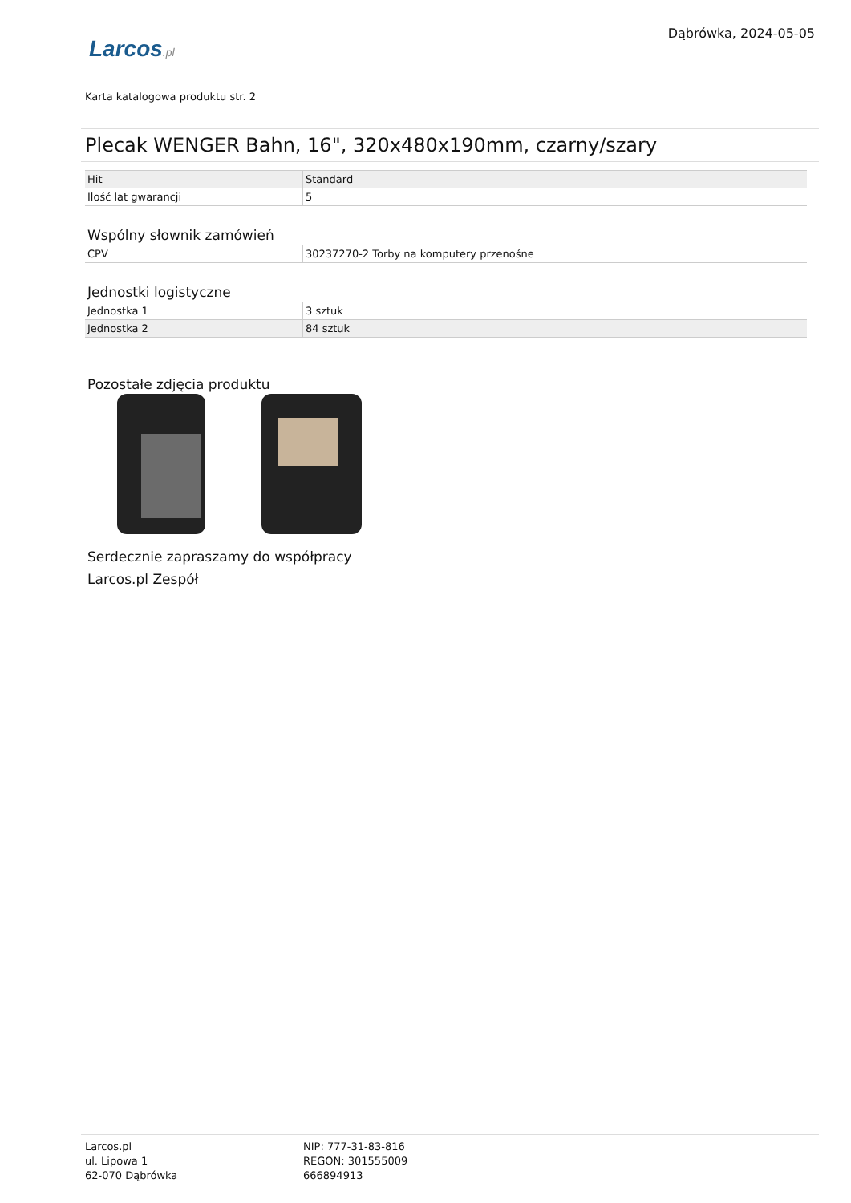Dąbrówka, 2024-05-05
Larcos.pl
Karta katalogowa produktu str. 2
Plecak WENGER Bahn, 16", 320x480x190mm, czarny/szary
| Hit | Standard |
| Ilość lat gwarancji | 5 |
Wspólny słownik zamówień
| CPV | 30237270-2 Torby na komputery przenośne |
Jednostki logistyczne
| Jednostka 1 | 3 sztuk |
| Jednostka 2 | 84 sztuk |
Pozostałe zdjęcia produktu
Serdecznie zapraszamy do współpracy
Larcos.pl Zespół
Larcos.pl
ul. Lipowa 1
62-070 Dąbrówka
NIP: 777-31-83-816
REGON: 301555009
666894913